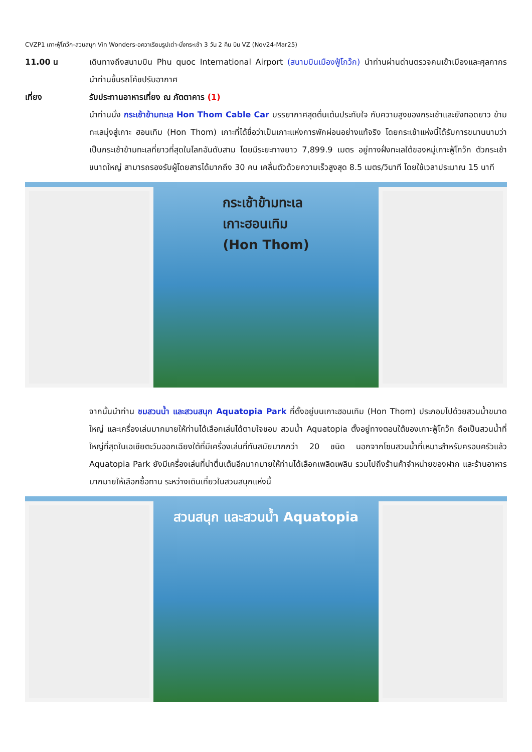CVZP1 เกาะฟู้โกว๊ก-สวนสนุก Vin Wonders-อควาเรียมรูปเต่า-นั่งกระเช้า 3 วัน 2 คืน บิน VZ (Nov24-Mar25)
11.00 น เดินทางถึงสนามบิน Phu quoc International Airport (สนามบินเมืองฟู้โกว๊ก) นำท่านผ่านด่านตรวจคนเข้าเมืองและศุลกากร นำท่านขึ้นรถโค้ชปรับอากาศ
เที่ยง รับประทานอาหารเที่ยง ณ ภัตตาคาร (1)
นำท่านนั่ง กระเช้าข้ามทะเล Hon Thom Cable Car บรรยากาศสุดตื่นเต้นประทับใจ กับความสูงของกระเช้าและยังทอดยาว ข้ามทะเลมุ่งสู่เกาะ ฮอนเทิม (Hon Thom) เกาะที่ได้ชื่อว่าเป็นเกาะแห่งการพักผ่อนอย่างแท้จริง โดยกระเช้าแห่งนี้ได้รับการขนานนามว่า เป็นกระเช้าข้ามทะเลที่ยาวที่สุดในโลกอันดับสาม โดยมีระยะทางยาว 7,899.9 เมตร อยู่ทางฝั่งทะเลใต้ของหมู่เกาะฟู้โกว๊ก ตัวกระเช้าขนาดใหญ่ สามารถรองรับผู้โดยสารได้มากถึง 30 คน เคลื่นตัวด้วยความเร็วสูงสุด 8.5 เมตร/วินาที โดยใช้เวลาประมาณ 15 นาที
กระเช้าข้ามทะเล
เกาะฮอนเทิม
(Hon Thom)
จากนั้นนำท่าน ชมสวนน้ำ และสวนสนุก Aquatopia Park ที่ตั้งอยู่บนเกาะฮอนเทิม (Hon Thom) ประกอบไปด้วยสวนน้ำขนาดใหญ่ และเครื่องเล่นมากมายให้ท่านได้เลือกเล่นได้ตามใจชอบ สวนน้ำ Aquatopia ตั้งอยู่ทางตอนใต้ของเกาะฟู้โกว๊ก ถือเป็นสวนน้ำที่ใหญ่ที่สุดในเอเชียตะวันออกเฉียงใต้ที่มีเครื่องเล่นที่ทันสมัยมากกว่า 20 ชนิด นอกจากโซนสวนน้ำที่เหมาะสำหรับครอบครัวแล้ว Aquatopia Park ยังมีเครื่องเล่นที่น่าตื่นเต้นอีกมากมายให้ท่านได้เลือกเพลิดเพลิน รวมไปถึงร้านค้าจำหน่ายของฝาก และร้านอาหารมากมายให้เลือกซื้อทาน ระหว่างเดินเที่ยวในสวนสนุกแห่งนี้
สวนสนุก และสวนน้ำ Aquatopia